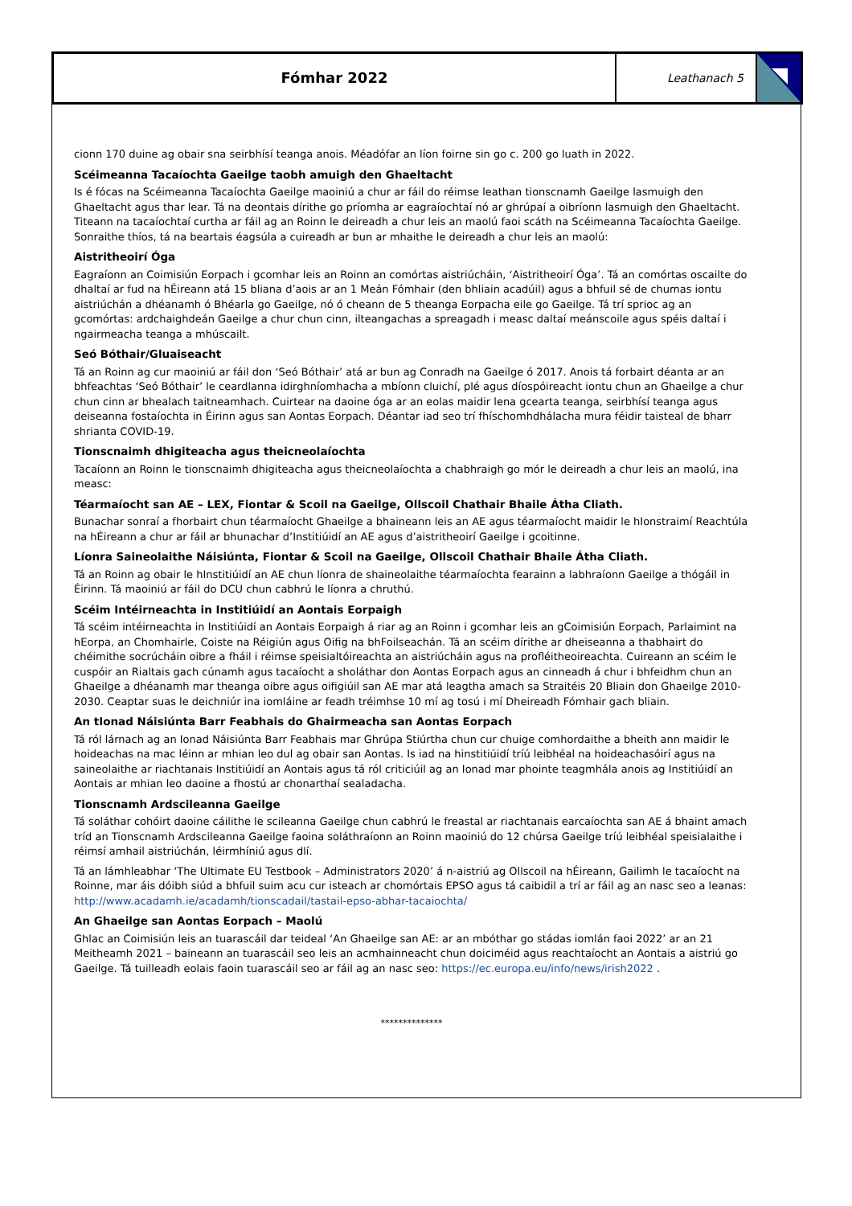Fómhar 2022
Leathanach 5
cionn 170 duine ag obair sna seirbhísí teanga anois. Méadófar an líon foirne sin go c. 200 go luath in 2022.
Scéimeanna Tacaíochta Gaeilge taobh amuigh den Ghaeltacht
Is é fócas na Scéimeanna Tacaíochta Gaeilge maoiniú a chur ar fáil do réimse leathan tionscnamh Gaeilge lasmuigh den Ghaeltacht agus thar lear. Tá na deontais dírithe go príomha ar eagraíochtaí nó ar ghrúpaí a oibríonn lasmuigh den Ghaeltacht. Titeann na tacaíochtaí curtha ar fáil ag an Roinn le deireadh a chur leis an maolú faoi scáth na Scéimeanna Tacaíochta Gaeilge. Sonraithe thíos, tá na beartais éagsúla a cuireadh ar bun ar mhaithe le deireadh a chur leis an maolú:
Aistritheoirí Óga
Eagraíonn an Coimisiún Eorpach i gcomhar leis an Roinn an comórtas aistriúcháin, ‘Aistritheoirí Óga’. Tá an comórtas oscailte do dhaltaí ar fud na hÉireann atá 15 bliana d’aois ar an 1 Meán Fómhair (den bhliain acadúil) agus a bhfuil sé de chumas iontu aistriúchán a dhéanamh ó Bhéarla go Gaeilge, nó ó cheann de 5 theanga Eorpacha eile go Gaeilge. Tá trí sprioc ag an gcomórtas: ardchaighdeán Gaeilge a chur chun cinn, ilteangachas a spreagadh i measc daltaí meánscoile agus spéis daltaí i ngairmeacha teanga a mhúscailt.
Seó Bóthair/Gluaiseacht
Tá an Roinn ag cur maoiniú ar fáil don ‘Seó Bóthair’ atá ar bun ag Conradh na Gaeilge ó 2017. Anois tá forbairt déanta ar an bhfeachtas ‘Seó Bóthair’ le ceardlanna idirghníomhacha a mbíonn cluichí, plé agus díospóireacht iontu chun an Ghaeilge a chur chun cinn ar bhealach taitneamhach. Cuirtear na daoine óga ar an eolas maidir lena gcearta teanga, seirbhísí teanga agus deiseanna fostaíochta in Éirinn agus san Aontas Eorpach. Déantar iad seo trí fhíschomhdhálacha mura féidir taisteal de bharr shrianta COVID-19.
Tionscnaimh dhigiteacha agus theicneolaíochta
Tacaíonn an Roinn le tionscnaimh dhigiteacha agus theicneolaíochta a chabhraigh go mór le deireadh a chur leis an maolú, ina measc:
Téarmaíocht san AE – LEX, Fiontar & Scoil na Gaeilge, Ollscoil Chathair Bhaile Átha Cliath.
Bunachar sonraí a fhorbairt chun téarmaíocht Ghaeilge a bhaineann leis an AE agus téarmaíocht maidir le hIonstraimí Reachtúla na hÉireann a chur ar fáil ar bhunachar d’Institiúidí an AE agus d’aistritheoirí Gaeilge i gcoitinne.
Líonra Saineolaithe Náisiúnta, Fiontar & Scoil na Gaeilge, Ollscoil Chathair Bhaile Átha Cliath.
Tá an Roinn ag obair le hInstitiúidí an AE chun líonra de shaineolaithe téarmaíochta fearainn a labhraíonn Gaeilge a thógáil in Éirinn. Tá maoiniú ar fáil do DCU chun cabhrú le líonra a chruthú.
Scéim Intéirneachta in Institiúidí an Aontais Eorpaigh
Tá scéim intéirneachta in Institiúidí an Aontais Eorpaigh á riar ag an Roinn i gcomhar leis an gCoimisiún Eorpach, Parlaimint na hEorpa, an Chomhairle, Coiste na Réigiún agus Oifig na bhFoilseachán. Tá an scéim dírithe ar dheiseanna a thabhairt do chéimithe socrúcháin oibre a fháil i réimse speisialtóireachta an aistriúcháin agus na profléitheoireachta. Cuireann an scéim le cuspóir an Rialtais gach cúnamh agus tacaíocht a sholáthar don Aontas Eorpach agus an cinneadh á chur i bhfeidhm chun an Ghaeilge a dhéanamh mar theanga oibre agus oifigiúil san AE mar atá leagtha amach sa Straitéis 20 Bliain don Ghaeilge 2010-2030. Ceaptar suas le deichniúr ina iomláine ar feadh tréimhse 10 mí ag tosú i mí Dheireadh Fómhair gach bliain.
An tIonad Náisiúnta Barr Feabhais do Ghairmeacha san Aontas Eorpach
Tá ról lárnach ag an Ionad Náisiúnta Barr Feabhais mar Ghrúpa Stiúrtha chun cur chuige comhordaithe a bheith ann maidir le hoideachas na mac léinn ar mhian leo dul ag obair san Aontas. Is iad na hinstitiúidí tríú leibhéal na hoideachasóirí agus na saineolaithe ar riachtanais Institiúidí an Aontais agus tá ról criticiúil ag an Ionad mar phointe teagmhála anois ag Institiúidí an Aontais ar mhian leo daoine a fhostú ar chonarthaí sealadacha.
Tionscnamh Ardscileanna Gaeilge
Tá soláthar cohóirt daoine cáilithe le scileanna Gaeilge chun cabhrú le freastal ar riachtanais earcaíochta san AE á bhaint amach tríd an Tionscnamh Ardscileanna Gaeilge faoina soláthraíonn an Roinn maoiniú do 12 chúrsa Gaeilge tríú leibhéal speisialaithe i réimsí amhail aistriúchán, léirmhíniú agus dlí.
Tá an lámhleabhar ‘The Ultimate EU Testbook – Administrators 2020’ á n-aistriú ag Ollscoil na hÉireann, Gailimh le tacaíocht na Roinne, mar áis dóibh siúd a bhfuil suim acu cur isteach ar chomórtais EPSO agus tá caibidil a trí ar fáil ag an nasc seo a leanas: http://www.acadamh.ie/acadamh/tionscadail/tastail-epso-abhar-tacaiochta/
An Ghaeilge san Aontas Eorpach – Maolú
Ghlac an Coimisiún leis an tuarascáil dar teideal ‘An Ghaeilge san AE: ar an mbóthar go stádas iomlán faoi 2022’ ar an 21 Meitheamh 2021 – baineann an tuarascáil seo leis an acmhainneacht chun doiciméid agus reachtaíocht an Aontais a aistriú go Gaeilge. Tá tuilleadh eolais faoin tuarascáil seo ar fáil ag an nasc seo: https://ec.europa.eu/info/news/irish2022 .
**************